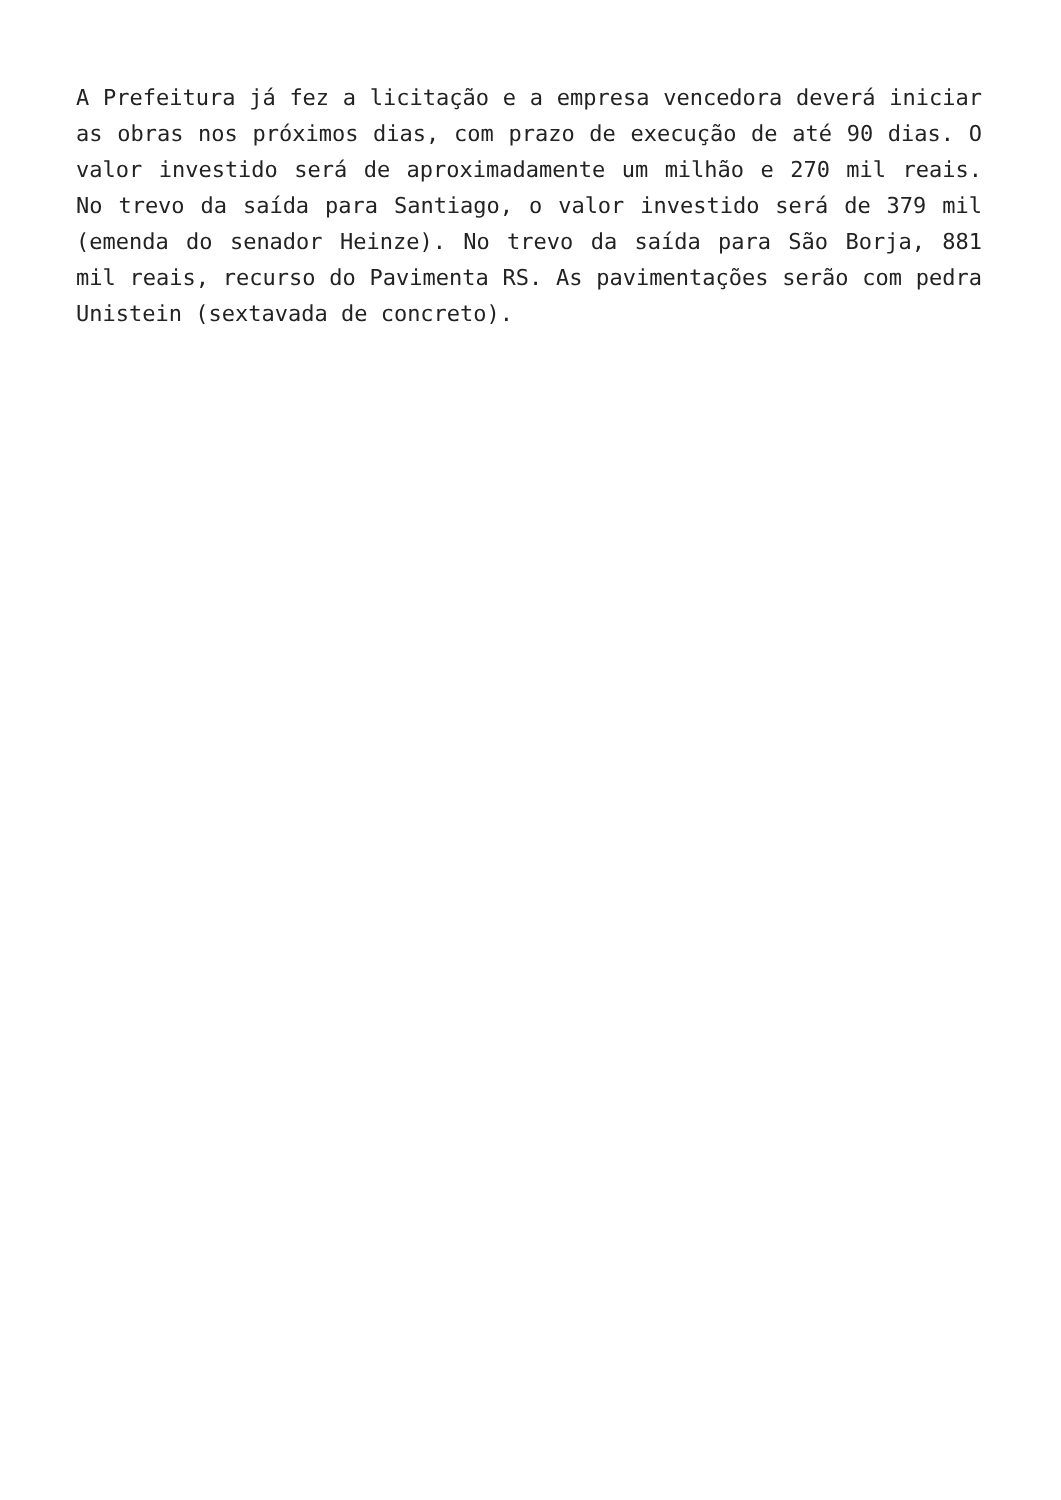A Prefeitura já fez a licitação e a empresa vencedora deverá iniciar as obras nos próximos dias, com prazo de execução de até 90 dias. O valor investido será de aproximadamente um milhão e 270 mil reais. No trevo da saída para Santiago, o valor investido será de 379 mil (emenda do senador Heinze). No trevo da saída para São Borja, 881 mil reais, recurso do Pavimenta RS. As pavimentações serão com pedra Unistein (sextavada de concreto).